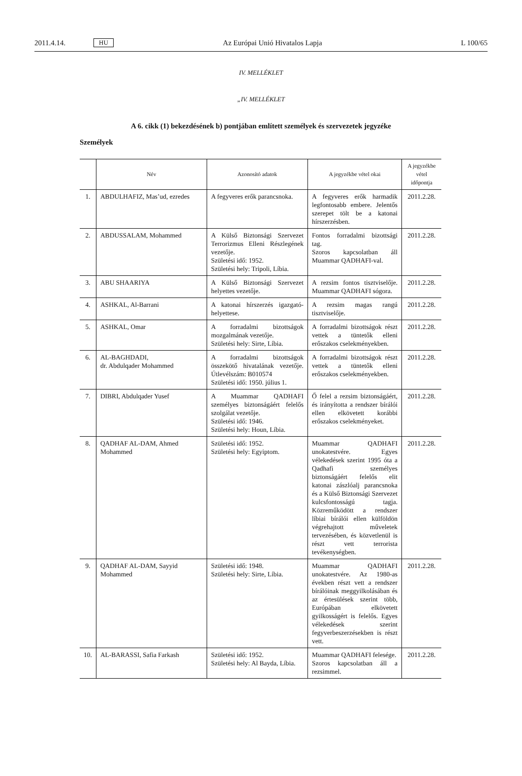2011.4.14. HU Az Európai Unió Hivatalos Lapja L 100/65
IV. MELLÉKLET
„IV. MELLÉKLET
A 6. cikk (1) bekezdésének b) pontjában említett személyek és szervezetek jegyzéke
Személyek
| | Név | Azonosító adatok | A jegyzékbe vétel okai | A jegyzékbe vétel időpontja |
| --- | --- | --- | --- | --- |
| 1. | ABDULHAFIZ, Mas’ud, ezredes | A fegyveres erők parancsnoka. | A fegyveres erők harmadik legfontosabb embere. Jelentős szerepet tölt be a katonai hírszerzésben. | 2011.2.28. |
| 2. | ABDUSSALAM, Mohammed | A Külső Biztonsági Szervezet Terrorizmus Elleni Részlegének vezetője. Születési idő: 1952. Születési hely: Tripoli, Líbia. | Fontos forradalmi bizottsági tag. Szoros kapcsolatban áll Muammar QADHAFI-val. | 2011.2.28. |
| 3. | ABU SHAARIYA | A Külső Biztonsági Szervezet helyettes vezetője. | A rezsim fontos tisztviselője. Muammar QADHAFI sógora. | 2011.2.28. |
| 4. | ASHKAL, Al-Barrani | A katonai hírszerzés igazgató-helyettese. | A rezsim magas rangú tisztviselője. | 2011.2.28. |
| 5. | ASHKAL, Omar | A forradalmi bizottságok mozgalmának vezetője. Születési hely: Sirte, Líbia. | A forradalmi bizottságok részt vettek a tüntetők elleni erőszakos cselekményekben. | 2011.2.28. |
| 6. | AL-BAGHDADI, dr. Abdulqader Mohammed | A forradalmi bizottságok összekötő hivatalának vezetője. Útlevélszám: B010574 Születési idő: 1950. július 1. | A forradalmi bizottságok részt vettek a tüntetők elleni erőszakos cselekményekben. | 2011.2.28. |
| 7. | DIBRI, Abdulqader Yusef | A Muammar QADHAFI személyes biztonságáért felelős szolgálat vezetője. Születési idő: 1946. Születési hely: Houn, Líbia. | Ő felel a rezsim biztonságáért, és irányította a rendszer bírálói ellen elkövetett korábbi erőszakos cselekményeket. | 2011.2.28. |
| 8. | QADHAF AL-DAM, Ahmed Mohammed | Születési idő: 1952. Születési hely: Egyiptom. | Muammar QADHAFI unokatestvére. Egyes vélekedések szerint 1995 óta a Qadhafi személyes biztonságáért felelős elit katonai zászlóalj parancsnoka és a Külső Biztonsági Szervezet kulcsfontosságú tagja. Közreműködött a rendszer líbiai bírálói ellen külföldön végrehajtott műveletek tervezésében, és közvetlenül is részt vett terrorista tevékenységben. | 2011.2.28. |
| 9. | QADHAF AL-DAM, Sayyid Mohammed | Születési idő: 1948. Születési hely: Sirte, Líbia. | Muammar QADHAFI unokatestvére. Az 1980-as években részt vett a rendszer bírálóinak meggyilkolásában és az értesülések szerint több, Európában elkövetett gyilkosságért is felelős. Egyes vélekedések szerint fegyverbeszerzésekben is részt vett. | 2011.2.28. |
| 10. | AL-BARASSI, Safia Farkash | Születési idő: 1952. Születési hely: Al Bayda, Líbia. | Muammar QADHAFI felesége. Szoros kapcsolatban áll a rezsimmel. | 2011.2.28. |